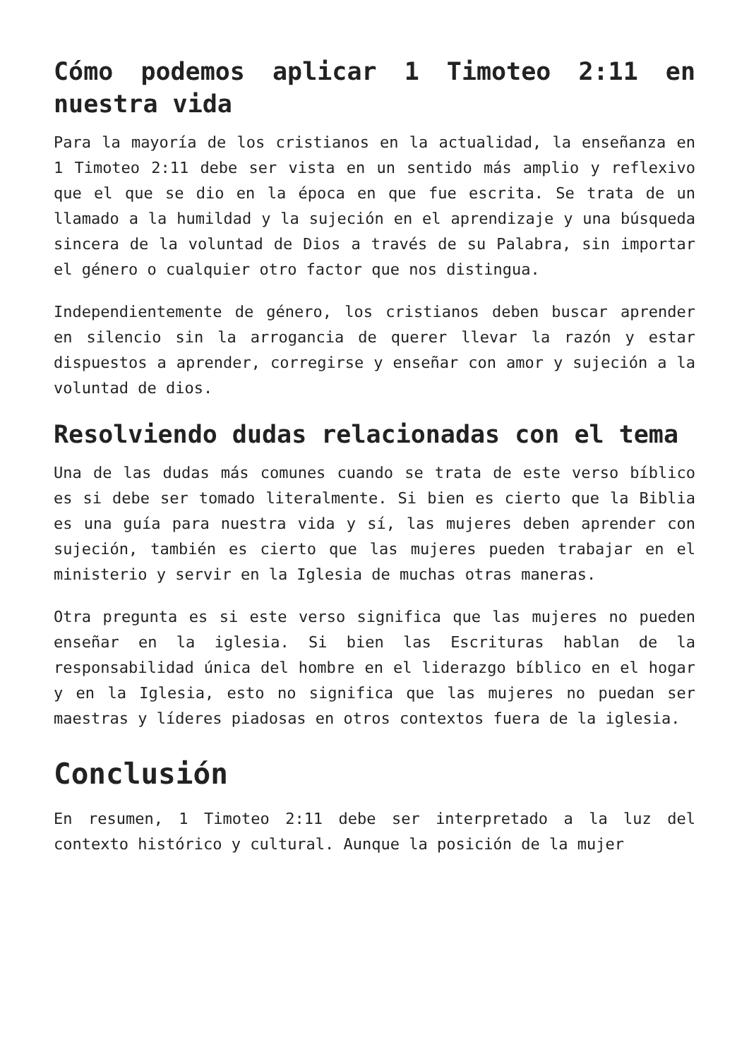Cómo podemos aplicar 1 Timoteo 2:11 en nuestra vida
Para la mayoría de los cristianos en la actualidad, la enseñanza en 1 Timoteo 2:11 debe ser vista en un sentido más amplio y reflexivo que el que se dio en la época en que fue escrita. Se trata de un llamado a la humildad y la sujeción en el aprendizaje y una búsqueda sincera de la voluntad de Dios a través de su Palabra, sin importar el género o cualquier otro factor que nos distingua.
Independientemente de género, los cristianos deben buscar aprender en silencio sin la arrogancia de querer llevar la razón y estar dispuestos a aprender, corregirse y enseñar con amor y sujeción a la voluntad de dios.
Resolviendo dudas relacionadas con el tema
Una de las dudas más comunes cuando se trata de este verso bíblico es si debe ser tomado literalmente. Si bien es cierto que la Biblia es una guía para nuestra vida y sí, las mujeres deben aprender con sujeción, también es cierto que las mujeres pueden trabajar en el ministerio y servir en la Iglesia de muchas otras maneras.
Otra pregunta es si este verso significa que las mujeres no pueden enseñar en la iglesia. Si bien las Escrituras hablan de la responsabilidad única del hombre en el liderazgo bíblico en el hogar y en la Iglesia, esto no significa que las mujeres no puedan ser maestras y líderes piadosas en otros contextos fuera de la iglesia.
Conclusión
En resumen, 1 Timoteo 2:11 debe ser interpretado a la luz del contexto histórico y cultural. Aunque la posición de la mujer